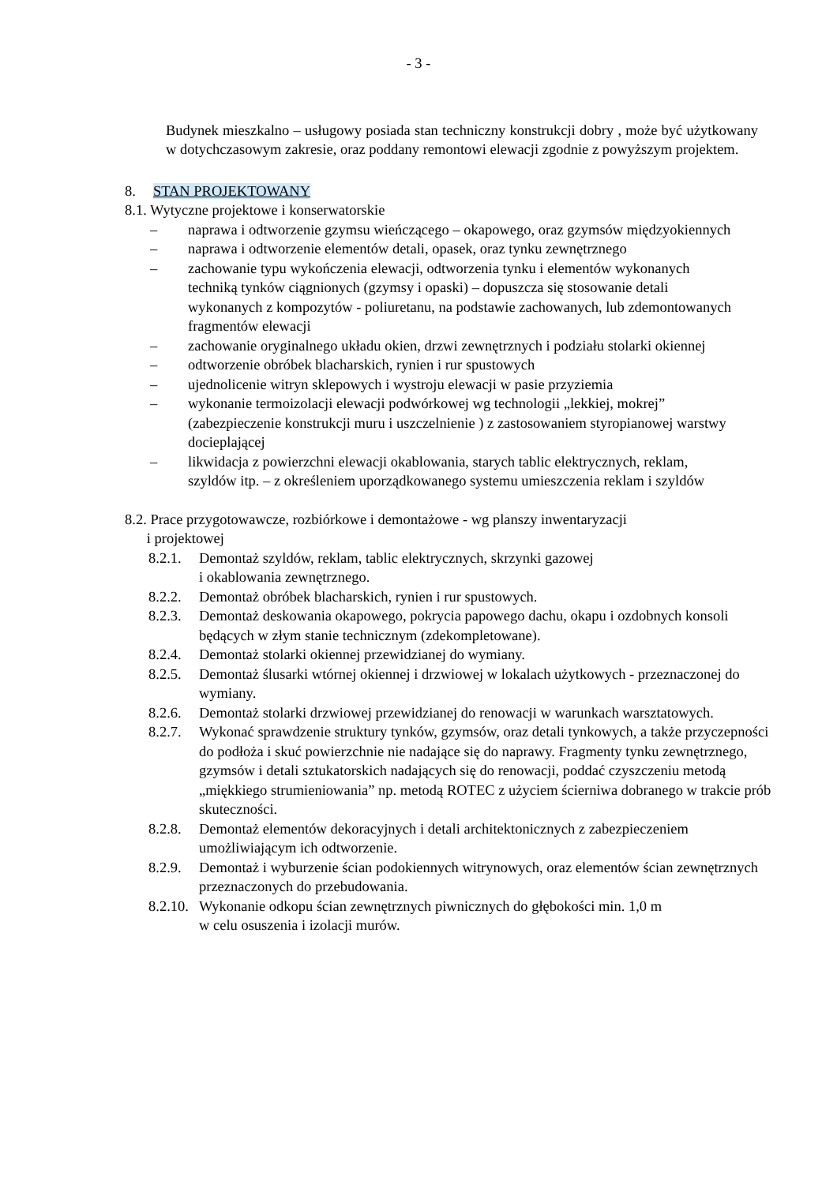- 3 -
Budynek mieszkalno – usługowy posiada stan techniczny konstrukcji dobry , może być użytkowany w dotychczasowym zakresie, oraz poddany remontowi elewacji zgodnie z powyższym projektem.
8. STAN PROJEKTOWANY
8.1. Wytyczne projektowe i konserwatorskie
– naprawa i odtworzenie gzymsu wieńczącego – okapowego, oraz gzymsów międzyokiennych
– naprawa i odtworzenie elementów detali, opasek, oraz tynku zewnętrznego
– zachowanie typu wykończenia elewacji, odtworzenia tynku i elementów wykonanych techniką tynków ciągnionych (gzymsy i opaski) – dopuszcza się stosowanie detali wykonanych z kompozytów - poliuretanu, na podstawie zachowanych, lub zdemontowanych fragmentów elewacji
– zachowanie oryginalnego układu okien, drzwi zewnętrznych i podziału stolarki okiennej
– odtworzenie obróbek blacharskich, rynien i rur spustowych
– ujednolicenie witryn sklepowych i wystroju elewacji w pasie przyziemia
– wykonanie termoizolacji elewacji podwórkowej wg technologii „lekkiej, mokrej” (zabezpieczenie konstrukcji muru i uszczelnienie ) z zastosowaniem styropianowej warstwy docieplającej
– likwidacja z powierzchni elewacji okablowania, starych tablic elektrycznych, reklam, szyldów itp. – z określeniem uporządkowanego systemu umieszczenia reklam i szyldów
8.2. Prace przygotowawcze, rozbiórkowe i demontażowe - wg planszy inwentaryzacji
i projektowej
8.2.1.
Demontaż szyldów, reklam, tablic elektrycznych, skrzynki gazowej
i okablowania zewnętrznego.
8.2.2.
Demontaż obróbek blacharskich, rynien i rur spustowych.
8.2.3.
Demontaż deskowania okapowego, pokrycia papowego dachu, okapu i ozdobnych konsoli będących w złym stanie technicznym (zdekompletowane).
8.2.4.
Demontaż stolarki okiennej przewidzianej do wymiany.
8.2.5.
Demontaż ślusarki wtórnej okiennej i drzwiowej w lokalach użytkowych - przeznaczonej do wymiany.
8.2.6.
Demontaż stolarki drzwiowej przewidzianej do renowacji w warunkach warsztatowych.
8.2.7.
Wykonać sprawdzenie struktury tynków, gzymsów, oraz detali tynkowych, a także przyczepności do podłoża i skuć powierzchnie nie nadające się do naprawy. Fragmenty tynku zewnętrznego, gzymsów i detali sztukatorskich nadających się do renowacji, poddać czyszczeniu metodą „miękkiego strumieniowania” np. metodą ROTEC z użyciem ścierniwa dobranego w trakcie prób skuteczności.
8.2.8.
Demontaż elementów dekoracyjnych i detali architektonicznych z zabezpieczeniem umożliwiającym ich odtworzenie.
8.2.9.
Demontaż i wyburzenie ścian podokiennych witrynowych, oraz elementów ścian zewnętrznych przeznaczonych do przebudowania.
8.2.10.
Wykonanie odkopu ścian zewnętrznych piwnicznych do głębokości min. 1,0 m
w celu osuszenia i izolacji murów.